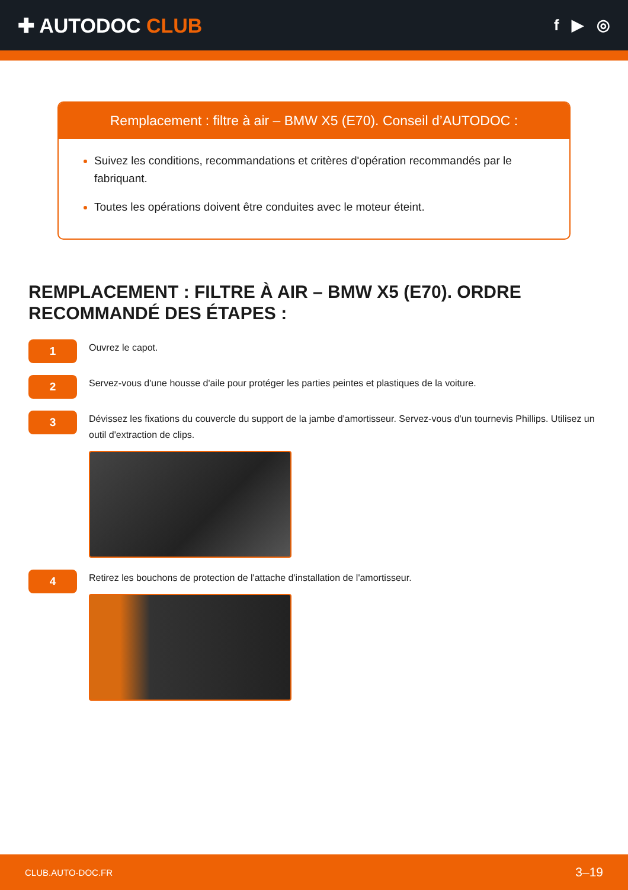✚ AUTODOC CLUB
f ▶ ◎
Remplacement : filtre à air – BMW X5 (E70). Conseil d’AUTODOC :
Suivez les conditions, recommandations et critères d'opération recommandés par le fabriquant.
Toutes les opérations doivent être conduites avec le moteur éteint.
REMPLACEMENT : FILTRE À AIR – BMW X5 (E70). ORDRE RECOMMANDÉ DES ÉTAPES :
1
Ouvrez le capot.
2
Servez-vous d'une housse d'aile pour protéger les parties peintes et plastiques de la voiture.
3
Dévissez les fixations du couvercle du support de la jambe d'amortisseur. Servez-vous d'un tournevis Phillips. Utilisez un outil d'extraction de clips.
4
Retirez les bouchons de protection de l'attache d'installation de l'amortisseur.
CLUB.AUTO-DOC.FR 3–19